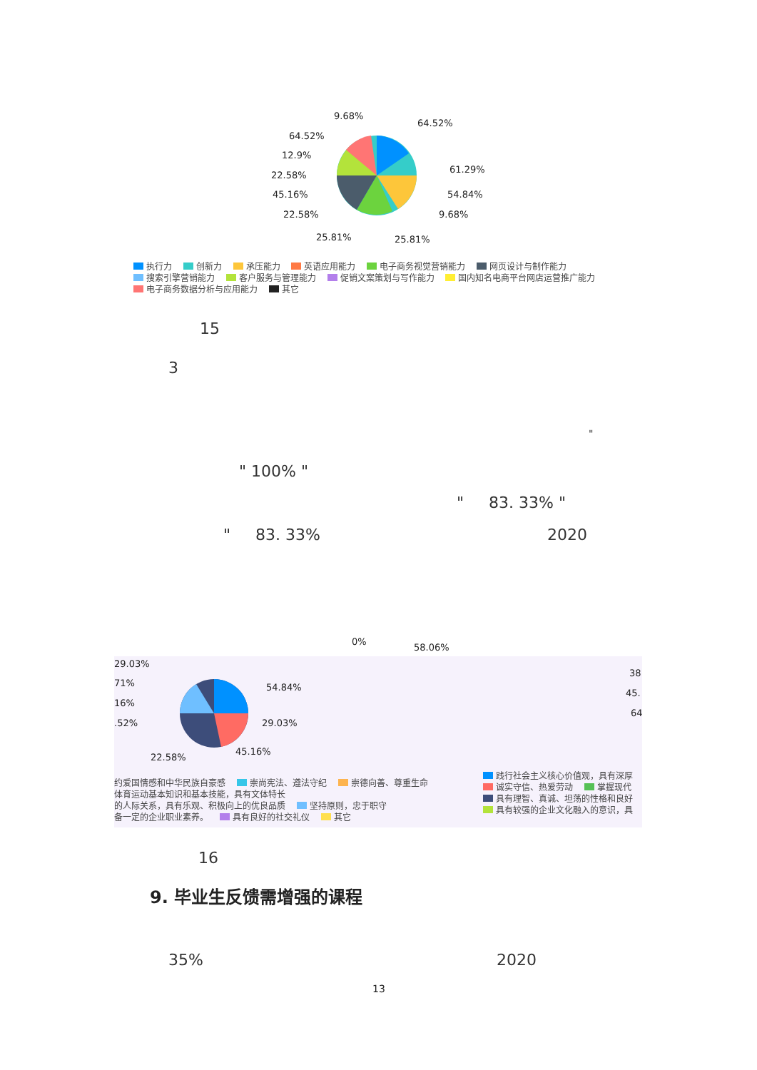9.68%
64.52%
64.52%
12.9%
22.58%
61.29%
45.16% 54.84%
22.58% 9.68%
25.81% 25.81%
执行力 创新力 承压能力 英语应用能力 电子商务视觉营销能力 网页设计与制作能力
搜索引擎营销能力 客户服务与管理能力 促销文案策划与写作能力 国内知名电商平台网店运营推广能力
电子商务数据分析与应用能力 其它
15
3
"
" 100% "
" 83. 33% "
" 83. 33% 2020
0%
58.06%
29.03%
71%
16%
.52%
54.84%
29.03%
45.16%
22.58%
38
45.
64
约爱国情感和中华民族自豪感 崇尚宪法、遵法守纪 崇德向善、尊重生命
体育运动基本知识和基本技能，具有文体特长
的人际关系，具有乐观、积极向上的优良品质 坚持原则，忠于职守
备一定的企业职业素养。 具有良好的社交礼仪 其它
践行社会主义核心价值观，具有深厚
诚实守信、热爱劳动 掌握现代
具有理智、真诚、坦荡的性格和良好
具有较强的企业文化融入的意识，具
16
9. 毕业生反馈需增强的课程
35% 2020
13